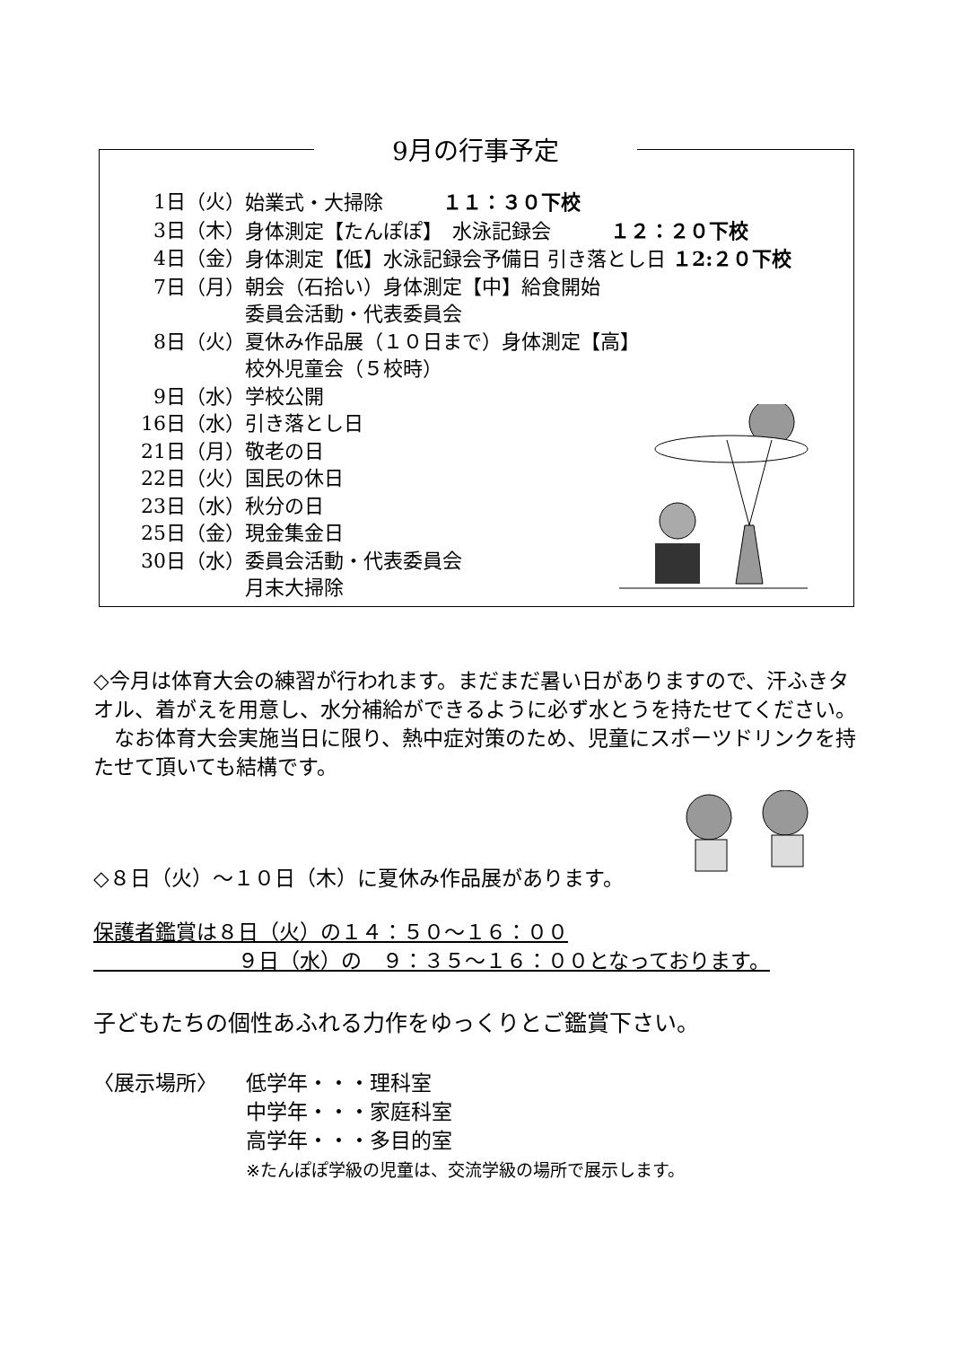9月の行事予定
1日（火） 始業式・大掃除　　　１１：３０下校
3日（木） 身体測定【たんぽぽ】　水泳記録会　　　１２：２０下校
4日（金） 身体測定【低】水泳記録会予備日 引き落とし日 １2:２０下校
7日（月） 朝会（石拾い）身体測定【中】給食開始
委員会活動・代表委員会
8日（火） 夏休み作品展（１０日まで）身体測定【高】
校外児童会（５校時）
9日（水） 学校公開
16日（水） 引き落とし日
21日（月） 敬老の日
22日（火） 国民の休日
23日（水） 秋分の日
25日（金） 現金集金日
30日（水） 委員会活動・代表委員会
月末大掃除
◇今月は体育大会の練習が行われます。まだまだ暑い日がありますので、汗ふきタオル、着がえを用意し、水分補給ができるように必ず水とうを持たせてください。
　なお体育大会実施当日に限り、熱中症対策のため、児童にスポーツドリンクを持たせて頂いても結構です。
◇８日（火）～１０日（木）に夏休み作品展があります。
保護者鑑賞は８日（火）の１４：５０～１６：００
　　　　　　　９日（水）の　９：３５～１６：００となっております。
子どもたちの個性あふれる力作をゆっくりとご鑑賞下さい。
〈展示場所〉 低学年・・・理科室
中学年・・・家庭科室
高学年・・・多目的室
※たんぽぽ学級の児童は、交流学級の場所で展示します。